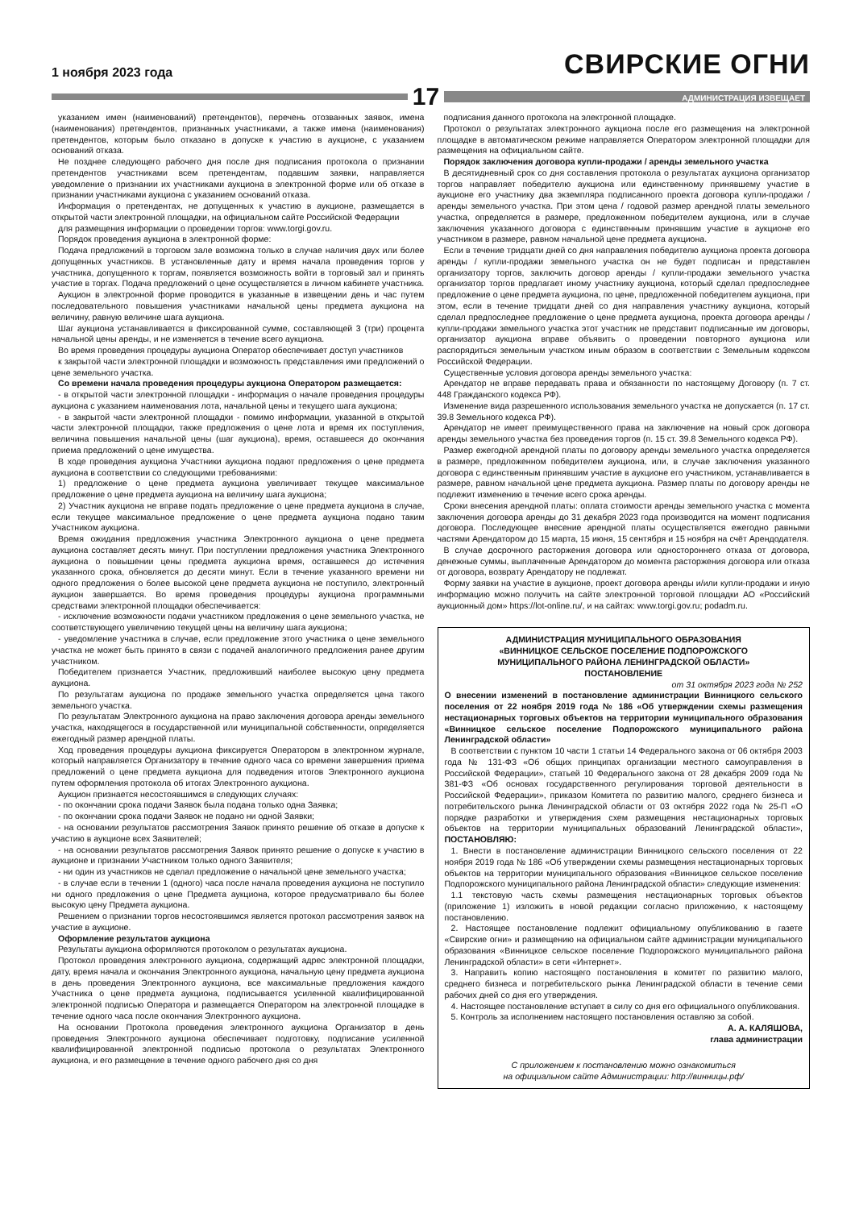1 ноября 2023 года
СВИРСКИЕ ОГНИ
17
АДМИНИСТРАЦИЯ ИЗВЕЩАЕТ
указанием имен (наименований) претендентов), перечень отозванных заявок, имена (наименования) претендентов, признанных участниками, а также имена (наименования) претендентов, которым было отказано в допуске к участию в аукционе, с указанием оснований отказа.
Не позднее следующего рабочего дня после дня подписания протокола о признании претендентов участниками всем претендентам, подавшим заявки, направляется уведомление о признании их участниками аукциона в электронной форме или об отказе в признании участниками аукциона с указанием оснований отказа.
Информация о претендентах, не допущенных к участию в аукционе, размещается в открытой части электронной площадки, на официальном сайте Российской Федерации
для размещения информации о проведении торгов: www.torgi.gov.ru.
Порядок проведения аукциона в электронной форме:
Подача предложений в торговом зале возможна только в случае наличия двух или более допущенных участников. В установленные дату и время начала проведения торгов у участника, допущенного к торгам, появляется возможность войти в торговый зал и принять участие в торгах. Подача предложений о цене осуществляется в личном кабинете участника.
Аукцион в электронной форме проводится в указанные в извещении день и час путем последовательного повышения участниками начальной цены предмета аукциона на величину, равную величине шага аукциона.
Шаг аукциона устанавливается в фиксированной сумме, составляющей 3 (три) процента начальной цены аренды, и не изменяется в течение всего аукциона.
Во время проведения процедуры аукциона Оператор обеспечивает доступ участников
к закрытой части электронной площадки и возможность представления ими предложений о цене земельного участка.
Со времени начала проведения процедуры аукциона Оператором размещается:
- в открытой части электронной площадки - информация о начале проведения процедуры аукциона с указанием наименования лота, начальной цены и текущего шага аукциона;
- в закрытой части электронной площадки - помимо информации, указанной в открытой части электронной площадки, также предложения о цене лота и время их поступления, величина повышения начальной цены (шаг аукциона), время, оставшееся до окончания приема предложений о цене имущества.
В ходе проведения аукциона Участники аукциона подают предложения о цене предмета аукциона в соответствии со следующими требованиями:
1) предложение о цене предмета аукциона увеличивает текущее максимальное предложение о цене предмета аукциона на величину шага аукциона;
2) Участник аукциона не вправе подать предложение о цене предмета аукциона в случае, если текущее максимальное предложение о цене предмета аукциона подано таким Участником аукциона.
Время ожидания предложения участника Электронного аукциона о цене предмета аукциона составляет десять минут. При поступлении предложения участника Электронного аукциона о повышении цены предмета аукциона время, оставшееся до истечения указанного срока, обновляется до десяти минут. Если в течение указанного времени ни одного предложения о более высокой цене предмета аукциона не поступило, электронный аукцион завершается. Во время проведения процедуры аукциона программными средствами электронной площадки обеспечивается:
- исключение возможности подачи участником предложения о цене земельного участка, не соответствующего увеличению текущей цены на величину шага аукциона;
- уведомление участника в случае, если предложение этого участника о цене земельного участка не может быть принято в связи с подачей аналогичного предложения ранее другим участником.
Победителем признается Участник, предложивший наиболее высокую цену предмета аукциона.
По результатам аукциона по продаже земельного участка определяется цена такого земельного участка.
По результатам Электронного аукциона на право заключения договора аренды земельного участка, находящегося в государственной или муниципальной собственности, определяется ежегодный размер арендной платы.
Ход проведения процедуры аукциона фиксируется Оператором в электронном журнале, который направляется Организатору в течение одного часа со времени завершения приема предложений о цене предмета аукциона для подведения итогов Электронного аукциона путем оформления протокола об итогах Электронного аукциона.
Аукцион признается несостоявшимся в следующих случаях:
- по окончании срока подачи Заявок была подана только одна Заявка;
- по окончании срока подачи Заявок не подано ни одной Заявки;
- на основании результатов рассмотрения Заявок принято решение об отказе в допуске к участию в аукционе всех Заявителей;
- на основании результатов рассмотрения Заявок принято решение о допуске к участию в аукционе и признании Участником только одного Заявителя;
- ни один из участников не сделал предложение о начальной цене земельного участка;
- в случае если в течении 1 (одного) часа после начала проведения аукциона не поступило ни одного предложения о цене Предмета аукциона, которое предусматривало бы более высокую цену Предмета аукциона.
Решением о признании торгов несостоявшимся является протокол рассмотрения заявок на участие в аукционе.
Оформление результатов аукциона
Результаты аукциона оформляются протоколом о результатах аукциона.
Протокол проведения электронного аукциона, содержащий адрес электронной площадки, дату, время начала и окончания Электронного аукциона, начальную цену предмета аукциона в день проведения Электронного аукциона, все максимальные предложения каждого Участника о цене предмета аукциона, подписывается усиленной квалифицированной электронной подписью Оператора и размещается Оператором на электронной площадке в течение одного часа после окончания Электронного аукциона.
На основании Протокола проведения электронного аукциона Организатор в день проведения Электронного аукциона обеспечивает подготовку, подписание усиленной квалифицированной электронной подписью протокола о результатах Электронного аукциона, и его размещение в течение одного рабочего дня со дня
подписания данного протокола на электронной площадке.
Протокол о результатах электронного аукциона после его размещения на электронной площадке в автоматическом режиме направляется Оператором электронной площадки для размещения на официальном сайте.
Порядок заключения договора купли-продажи / аренды земельного участка
В десятидневный срок со дня составления протокола о результатах аукциона организатор торгов направляет победителю аукциона или единственному принявшему участие в аукционе его участнику два экземпляра подписанного проекта договора купли-продажи / аренды земельного участка. При этом цена / годовой размер арендной платы земельного участка, определяется в размере, предложенном победителем аукциона, или в случае заключения указанного договора с единственным принявшим участие в аукционе его участником в размере, равном начальной цене предмета аукциона.
Если в течение тридцати дней со дня направления победителю аукциона проекта договора аренды / купли-продажи земельного участка он не будет подписан и представлен организатору торгов, заключить договор аренды / купли-продажи земельного участка организатор торгов предлагает иному участнику аукциона, который сделал предпоследнее предложение о цене предмета аукциона, по цене, предложенной победителем аукциона, при этом, если в течение тридцати дней со дня направления участнику аукциона, который сделал предпоследнее предложение о цене предмета аукциона, проекта договора аренды / купли-продажи земельного участка этот участник не представит подписанные им договоры, организатор аукциона вправе объявить о проведении повторного аукциона или распорядиться земельным участком иным образом в соответствии с Земельным кодексом Российской Федерации.
Существенные условия договора аренды земельного участка:
Арендатор не вправе передавать права и обязанности по настоящему Договору (п. 7 ст. 448 Гражданского кодекса РФ).
Изменение вида разрешенного использования земельного участка не допускается (п. 17 ст. 39.8 Земельного кодекса РФ).
Арендатор не имеет преимущественного права на заключение на новый срок договора аренды земельного участка без проведения торгов (п. 15 ст. 39.8 Земельного кодекса РФ).
Размер ежегодной арендной платы по договору аренды земельного участка определяется в размере, предложенном победителем аукциона, или, в случае заключения указанного договора с единственным принявшим участие в аукционе его участником, устанавливается в размере, равном начальной цене предмета аукциона. Размер платы по договору аренды не подлежит изменению в течение всего срока аренды.
Сроки внесения арендной платы: оплата стоимости аренды земельного участка с момента заключения договора аренды до 31 декабря 2023 года производится на момент подписания договора. Последующее внесение арендной платы осуществляется ежегодно равными частями Арендатором до 15 марта, 15 июня, 15 сентября и 15 ноября на счёт Арендодателя.
В случае досрочного расторжения договора или одностороннего отказа от договора, денежные суммы, выплаченные Арендатором до момента расторжения договора или отказа от договора, возврату Арендатору не подлежат.
Форму заявки на участие в аукционе, проект договора аренды и/или купли-продажи и иную информацию можно получить на сайте электронной торговой площадки АО «Российский аукционный дом» https://lot-online.ru/, и на сайтах: www.torgi.gov.ru; podadm.ru.
АДМИНИСТРАЦИЯ МУНИЦИПАЛЬНОГО ОБРАЗОВАНИЯ
«ВИННИЦКОЕ СЕЛЬСКОЕ ПОСЕЛЕНИЕ ПОДПОРОЖСКОГО
МУНИЦИПАЛЬНОГО РАЙОНА ЛЕНИНГРАДСКОЙ ОБЛАСТИ»
ПОСТАНОВЛЕНИЕ
от 31 октября 2023 года № 252
О внесении изменений в постановление администрации Винницкого сельского поселения от 22 ноября 2019 года № 186 «Об утверждении схемы размещения нестационарных торговых объектов на территории муниципального образования «Винницкое сельское поселение Подпорожского муниципального района Ленинградской области»
В соответствии с пунктом 10 части 1 статьи 14 Федерального закона от 06 октября 2003 года № 131-ФЗ «Об общих принципах организации местного самоуправления в Российской Федерации», статьей 10 Федерального закона от 28 декабря 2009 года № 381-ФЗ «Об основах государственного регулирования торговой деятельности в Российской Федерации», приказом Комитета по развитию малого, среднего бизнеса и потребительского рынка Ленинградской области от 03 октября 2022 года № 25-П «О порядке разработки и утверждения схем размещения нестационарных торговых объектов на территории муниципальных образований Ленинградской области», ПОСТАНОВЛЯЮ:
1. Внести в постановление администрации Винницкого сельского поселения от 22 ноября 2019 года № 186 «Об утверждении схемы размещения нестационарных торговых объектов на территории муниципального образования «Винницкое сельское поселение Подпорожского муниципального района Ленинградской области» следующие изменения:
1.1 текстовую часть схемы размещения нестационарных торговых объектов (приложение 1) изложить в новой редакции согласно приложению, к настоящему постановлению.
2. Настоящее постановление подлежит официальному опубликованию в газете «Свирские огни» и размещению на официальном сайте администрации муниципального образования «Винницкое сельское поселение Подпорожского муниципального района Ленинградской области» в сети «Интернет».
3. Направить копию настоящего постановления в комитет по развитию малого, среднего бизнеса и потребительского рынка Ленинградской области в течение семи рабочих дней со дня его утверждения.
4. Настоящее постановление вступает в силу со дня его официального опубликования.
5. Контроль за исполнением настоящего постановления оставляю за собой.
А. А. КАЛЯШОВА,
глава администрации
С приложением к постановлению можно ознакомиться
на официальном сайте Администрации: http://винницы.рф/